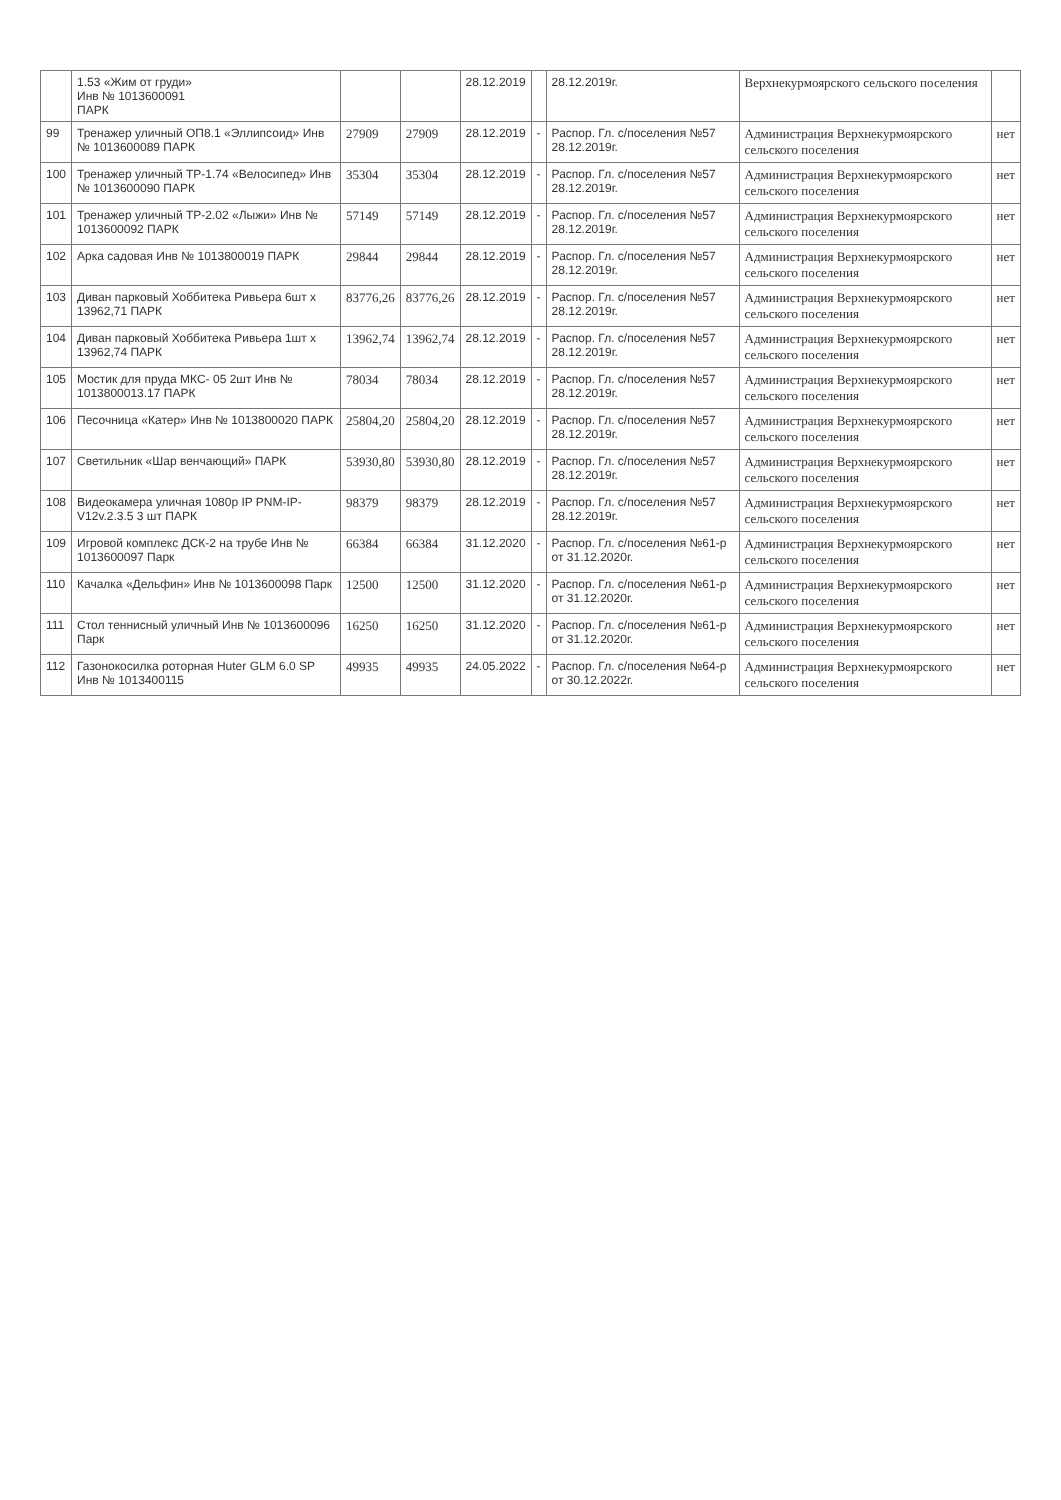| | 1.53 «Жим от груди» Инв № 1013600091 ПАРК | | | 28.12.2019 | | 28.12.2019г. | Верхнекурмоярского сельского поселения | |
| 99 | Тренажер уличный ОП8.1 «Эллипсоид» Инв № 1013600089 ПАРК | 27909 | 27909 | 28.12.2019 | - | Распор. Гл. с/поселения №57 28.12.2019г. | Администрация Верхнекурмоярского сельского поселения | нет |
| 100 | Тренажер уличный ТР-1.74 «Велосипед» Инв № 1013600090 ПАРК | 35304 | 35304 | 28.12.2019 | - | Распор. Гл. с/поселения №57 28.12.2019г. | Администрация Верхнекурмоярского сельского поселения | нет |
| 101 | Тренажер уличный ТР-2.02 «Лыжи» Инв № 1013600092 ПАРК | 57149 | 57149 | 28.12.2019 | - | Распор. Гл. с/поселения №57 28.12.2019г. | Администрация Верхнекурмоярского сельского поселения | нет |
| 102 | Арка садовая Инв № 1013800019 ПАРК | 29844 | 29844 | 28.12.2019 | - | Распор. Гл. с/поселения №57 28.12.2019г. | Администрация Верхнекурмоярского сельского поселения | нет |
| 103 | Диван парковый Хоббитека Ривьера 6шт х 13962,71 ПАРК | 83776,26 | 83776,26 | 28.12.2019 | - | Распор. Гл. с/поселения №57 28.12.2019г. | Администрация Верхнекурмоярского сельского поселения | нет |
| 104 | Диван парковый Хоббитека Ривьера 1шт х 13962,74 ПАРК | 13962,74 | 13962,74 | 28.12.2019 | - | Распор. Гл. с/поселения №57 28.12.2019г. | Администрация Верхнекурмоярского сельского поселения | нет |
| 105 | Мостик для пруда МКС- 05 2шт Инв № 1013800013.17 ПАРК | 78034 | 78034 | 28.12.2019 | - | Распор. Гл. с/поселения №57 28.12.2019г. | Администрация Верхнекурмоярского сельского поселения | нет |
| 106 | Песочница «Катер» Инв № 1013800020 ПАРК | 25804,20 | 25804,20 | 28.12.2019 | - | Распор. Гл. с/поселения №57 28.12.2019г. | Администрация Верхнекурмоярского сельского поселения | нет |
| 107 | Светильник «Шар венчающий» ПАРК | 53930,80 | 53930,80 | 28.12.2019 | - | Распор. Гл. с/поселения №57 28.12.2019г. | Администрация Верхнекурмоярского сельского поселения | нет |
| 108 | Видеокамера уличная 1080р IP PNM-IP-V12v.2.3.5 3 шт ПАРК | 98379 | 98379 | 28.12.2019 | - | Распор. Гл. с/поселения №57 28.12.2019г. | Администрация Верхнекурмоярского сельского поселения | нет |
| 109 | Игровой комплекс ДСК-2 на трубе Инв № 1013600097 Парк | 66384 | 66384 | 31.12.2020 | - | Распор. Гл. с/поселения №61-р от 31.12.2020г. | Администрация Верхнекурмоярского сельского поселения | нет |
| 110 | Качалка «Дельфин» Инв № 1013600098 Парк | 12500 | 12500 | 31.12.2020 | - | Распор. Гл. с/поселения №61-р от 31.12.2020г. | Администрация Верхнекурмоярского сельского поселения | нет |
| 111 | Стол теннисный уличный Инв № 1013600096 Парк | 16250 | 16250 | 31.12.2020 | - | Распор. Гл. с/поселения №61-р от 31.12.2020г. | Администрация Верхнекурмоярского сельского поселения | нет |
| 112 | Газонокосилка роторная Huter GLM 6.0 SP Инв № 1013400115 | 49935 | 49935 | 24.05.2022 | - | Распор. Гл. с/поселения №64-р от 30.12.2022г. | Администрация Верхнекурмоярского сельского поселения | нет |